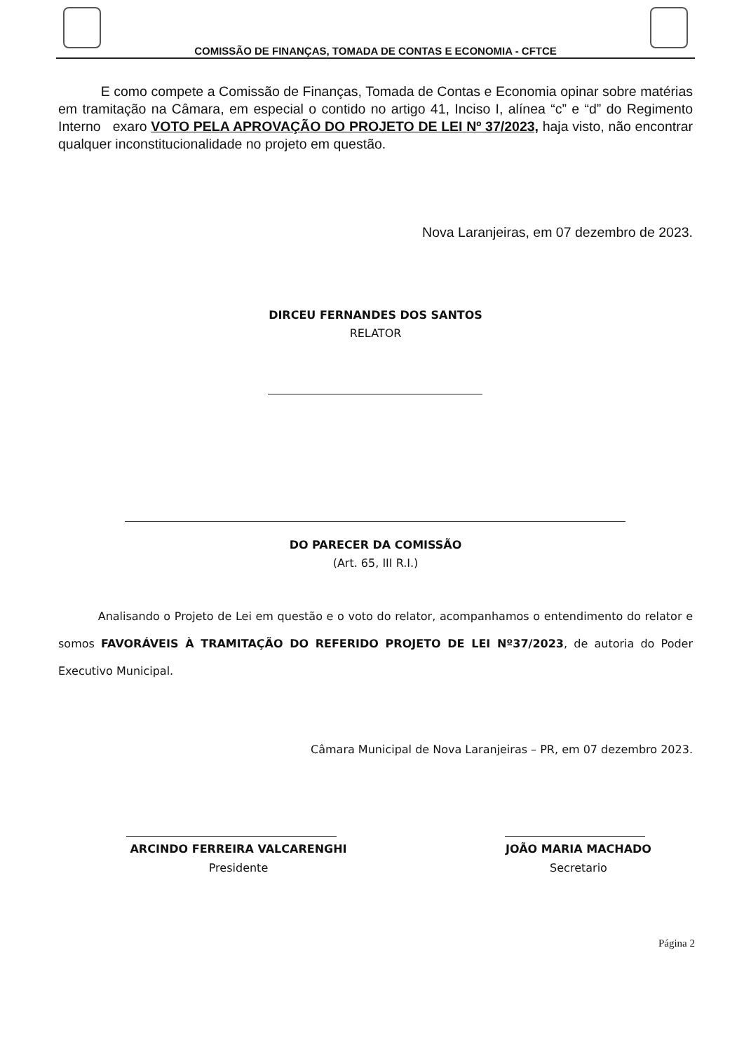COMISSÃO DE FINANÇAS, TOMADA DE CONTAS E ECONOMIA - CFTCE
E como compete a Comissão de Finanças, Tomada de Contas e Economia opinar sobre matérias em tramitação na Câmara, em especial o contido no artigo 41, Inciso I, alínea “c” e “d” do Regimento Interno exaro VOTO PELA APROVAÇÃO DO PROJETO DE LEI Nº 37/2023, haja visto, não encontrar qualquer inconstitucionalidade no projeto em questão.
Nova Laranjeiras, em 07 dezembro de 2023.
DIRCEU FERNANDES DOS SANTOS
RELATOR
DO PARECER DA COMISSÃO
(Art. 65, III R.I.)
Analisando o Projeto de Lei em questão e o voto do relator, acompanhamos o entendimento do relator e somos FAVORÁVEIS À TRAMITAÇÃO DO REFERIDO PROJETO DE LEI Nº37/2023, de autoria do Poder Executivo Municipal.
Câmara Municipal de Nova Laranjeiras – PR, em 07 dezembro 2023.
ARCINDO FERREIRA VALCARENGHI
Presidente
JOÃO MARIA MACHADO
Secretario
Página 2